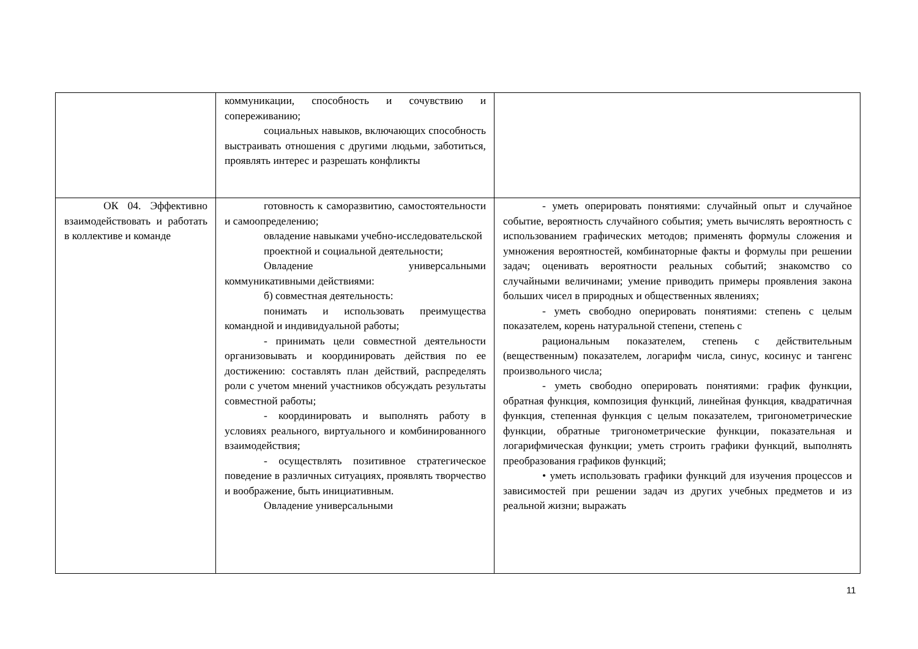| | коммуникации, способность и сочувствию и сопереживанию; социальных навыков, включающих способность выстраивать отношения с другими людьми, заботиться, проявлять интерес и разрешать конфликты | |
| ОК 04. Эффективно взаимодействовать и работать в коллективе и команде | готовность к саморазвитию, самостоятельности и самоопределению; овладение навыками учебно-исследовательской проектной и социальной деятельности; Овладение универсальными коммуникативными действиями: б) совместная деятельность: понимать и использовать преимущества командной и индивидуальной работы; - принимать цели совместной деятельности организовывать и координировать действия по ее достижению: составлять план действий, распределять роли с учетом мнений участников обсуждать результаты совместной работы; - координировать и выполнять работу в условиях реального, виртуального и комбинированного взаимодействия; - осуществлять позитивное стратегическое поведение в различных ситуациях, проявлять творчество и воображение, быть инициативным. Овладение универсальными | - уметь оперировать понятиями: случайный опыт и случайное событие, вероятность случайного события; уметь вычислять вероятность с использованием графических методов; применять формулы сложения и умножения вероятностей, комбинаторные факты и формулы при решении задач; оценивать вероятности реальных событий; знакомство со случайными величинами; умение приводить примеры проявления закона больших чисел в природных и общественных явлениях; - уметь свободно оперировать понятиями: степень с целым показателем, корень натуральной степени, степень с рациональным показателем, степень с действительным (вещественным) показателем, логарифм числа, синус, косинус и тангенс произвольного числа; - уметь свободно оперировать понятиями: график функции, обратная функция, композиция функций, линейная функция, квадратичная функция, степенная функция с целым показателем, тригонометрические функции, обратные тригонометрические функции, показательная и логарифмическая функции; уметь строить графики функций, выполнять преобразования графиков функций; • уметь использовать графики функций для изучения процессов и зависимостей при решении задач из других учебных предметов и из реальной жизни; выражать |
11